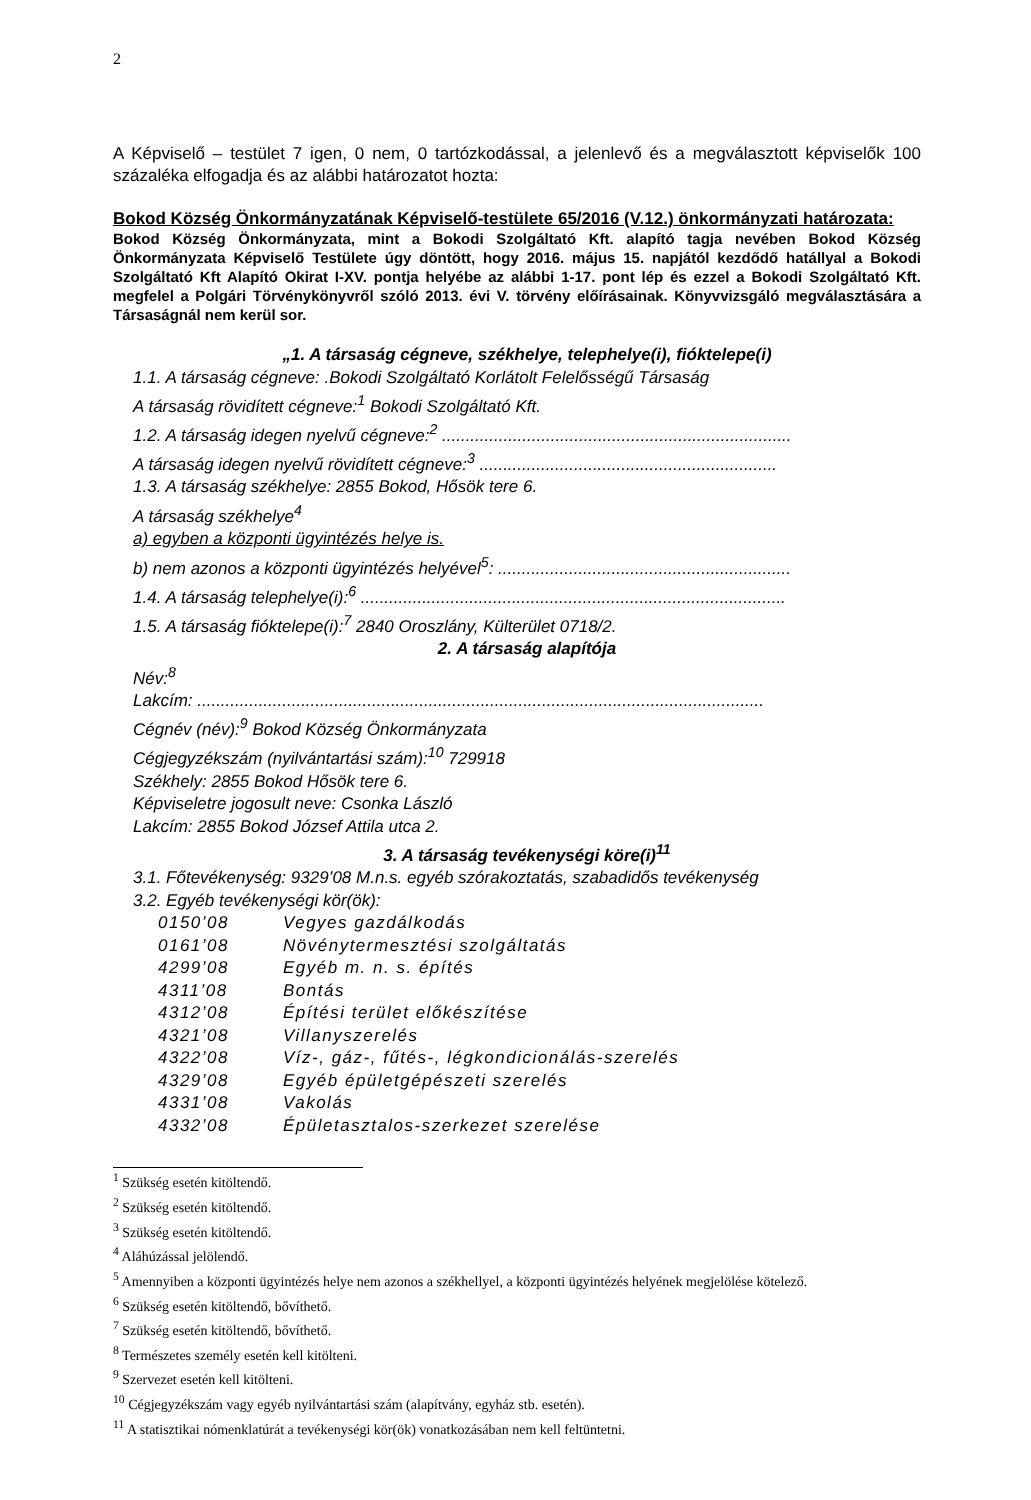2
A Képviselő – testület 7 igen, 0 nem, 0 tartózkodással, a jelenlevő és a megválasztott képviselők 100 százaléka elfogadja és az alábbi határozatot hozta:
Bokod Község Önkormányzatának Képviselő-testülete 65/2016 (V.12.) önkormányzati határozata:
Bokod Község Önkormányzata, mint a Bokodi Szolgáltató Kft. alapító tagja nevében Bokod Község Önkormányzata Képviselő Testülete úgy döntött, hogy 2016. május 15. napjától kezdődő hatállyal a Bokodi Szolgáltató Kft Alapító Okirat I-XV. pontja helyébe az alábbi 1-17. pont lép és ezzel a Bokodi Szolgáltató Kft. megfelel a Polgári Törvénykönyvről szóló 2013. évi V. törvény előírásainak. Könyvvizsgáló megválasztására a Társaságnál nem kerül sor.
„1. A társaság cégneve, székhelye, telephelye(i), fióktelepe(i)
1.1. A társaság cégneve: .Bokodi Szolgáltató Korlátolt Felelősségű Társaság
A társaság rövidített cégneve:<sup>1</sup> Bokodi Szolgáltató Kft.
1.2. A társaság idegen nyelvű cégneve:<sup>2</sup> ..........................................................................
A társaság idegen nyelvű rövidített cégneve:<sup>3</sup> ...............................................................
1.3. A társaság székhelye: 2855 Bokod, Hősök tere 6.
A társaság székhelye<sup>4</sup>
a) egyben a központi ügyintézés helye is.
b) nem azonos a központi ügyintézés helyével<sup>5</sup>: ..............................................................
1.4. A társaság telephelye(i):<sup>6</sup> ..........................................................................................
1.5. A társaság fióktelepe(i):<sup>7</sup> 2840 Oroszlány, Külterület 0718/2.
2. A társaság alapítója
Név:<sup>8</sup>
Lakcím: ........................................................................................................................
Cégnév (név):<sup>9</sup> Bokod Község Önkormányzata
Cégjegyzékszám (nyilvántartási szám):<sup>10</sup> 729918
Székhely: 2855 Bokod Hősök tere 6.
Képviseletre jogosult neve: Csonka László
Lakcím: 2855 Bokod József Attila utca 2.
3. A társaság tevékenységi köre(i)<sup>11</sup>
3.1. Főtevékenység: 9329’08 M.n.s. egyéb szórakoztatás, szabadidős tevékenység
3.2. Egyéb tevékenységi kör(ök):
| 0150’08 | Vegyes gazdálkodás |
| 0161’08 | Növénytermesztési szolgáltatás |
| 4299’08 | Egyéb m. n. s. építés |
| 4311’08 | Bontás |
| 4312’08 | Építési terület előkészítése |
| 4321’08 | Villanyszerelés |
| 4322’08 | Víz-, gáz-, fűtés-, légkondicionálás-szerelés |
| 4329’08 | Egyéb épületgépészeti szerelés |
| 4331’08 | Vakolás |
| 4332’08 | Épületasztalos-szerkezet szerelése |
<sup>1</sup> Szükség esetén kitöltendő.
<sup>2</sup> Szükség esetén kitöltendő.
<sup>3</sup> Szükség esetén kitöltendő.
<sup>4</sup> Aláhúzással jelölendő.
<sup>5</sup> Amennyiben a központi ügyintézés helye nem azonos a székhellyel, a központi ügyintézés helyének megjelölése kötelező.
<sup>6</sup> Szükség esetén kitöltendő, bővíthető.
<sup>7</sup> Szükség esetén kitöltendő, bővíthető.
<sup>8</sup> Természetes személy esetén kell kitölteni.
<sup>9</sup> Szervezet esetén kell kitölteni.
<sup>10</sup> Cégjegyzékszám vagy egyéb nyilvántartási szám (alapítvány, egyház stb. esetén).
<sup>11</sup> A statisztikai nómenklatúrát a tevékenységi kör(ök) vonatkozásában nem kell feltüntetni.